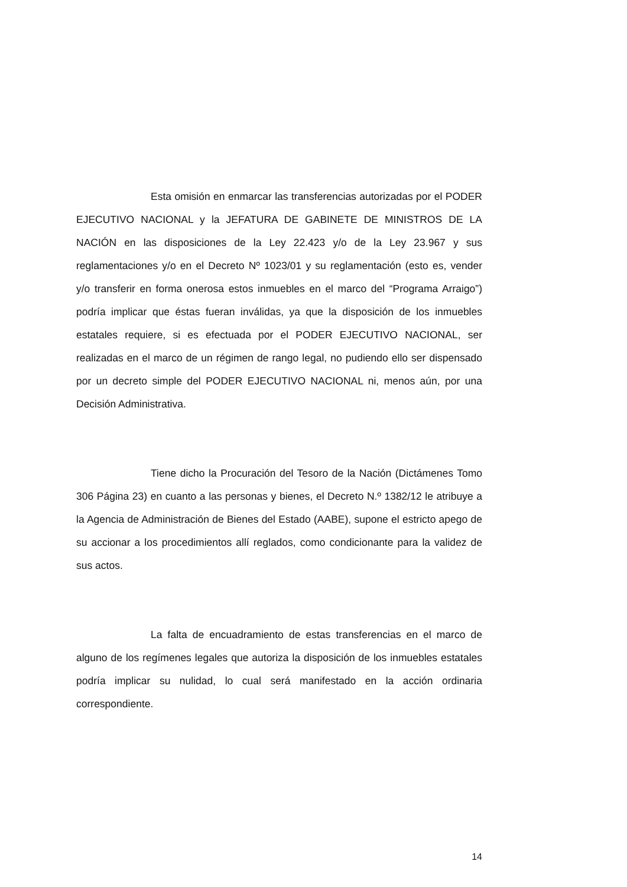Esta omisión en enmarcar las transferencias autorizadas por el PODER EJECUTIVO NACIONAL y la JEFATURA DE GABINETE DE MINISTROS DE LA NACIÓN en las disposiciones de la Ley 22.423 y/o de la Ley 23.967 y sus reglamentaciones y/o en el Decreto Nº 1023/01 y su reglamentación (esto es, vender y/o transferir en forma onerosa estos inmuebles en el marco del “Programa Arraigo”) podría implicar que éstas fueran inválidas, ya que la disposición de los inmuebles estatales requiere, si es efectuada por el PODER EJECUTIVO NACIONAL, ser realizadas en el marco de un régimen de rango legal, no pudiendo ello ser dispensado por un decreto simple del PODER EJECUTIVO NACIONAL ni, menos aún, por una Decisión Administrativa.
Tiene dicho la Procuración del Tesoro de la Nación (Dictámenes Tomo 306 Página 23) en cuanto a las personas y bienes, el Decreto N.º 1382/12 le atribuye a la Agencia de Administración de Bienes del Estado (AABE), supone el estricto apego de su accionar a los procedimientos allí reglados, como condicionante para la validez de sus actos.
La falta de encuadramiento de estas transferencias en el marco de alguno de los regímenes legales que autoriza la disposición de los inmuebles estatales podría implicar su nulidad, lo cual será manifestado en la acción ordinaria correspondiente.
14